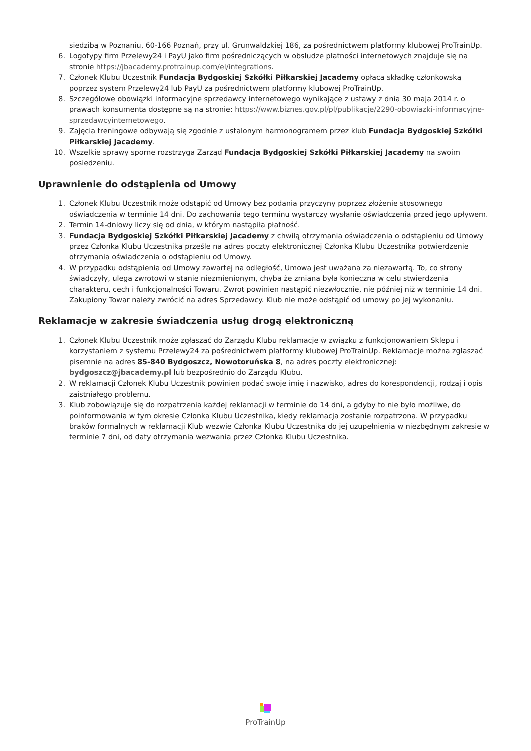siedzibą w Poznaniu, 60-166 Poznań, przy ul. Grunwaldzkiej 186, za pośrednictwem platformy klubowej ProTrainUp.
6. Logotypy firm Przelewy24 i PayU jako firm pośredniczących w obsłudze płatności internetowych znajduje się na stronie https://jbacademy.protrainup.com/el/integrations.
7. Członek Klubu Uczestnik Fundacja Bydgoskiej Szkółki Piłkarskiej Jacademy opłaca składkę członkowską poprzez system Przelewy24 lub PayU za pośrednictwem platformy klubowej ProTrainUp.
8. Szczegółowe obowiązki informacyjne sprzedawcy internetowego wynikające z ustawy z dnia 30 maja 2014 r. o prawach konsumenta dostępne są na stronie: https://www.biznes.gov.pl/pl/publikacje/2290-obowiazki-informacyjne-sprzedawcyinternetowego.
9. Zajęcia treningowe odbywają się zgodnie z ustalonym harmonogramem przez klub Fundacja Bydgoskiej Szkółki Piłkarskiej Jacademy.
10. Wszelkie sprawy sporne rozstrzyga Zarząd Fundacja Bydgoskiej Szkółki Piłkarskiej Jacademy na swoim posiedzeniu.
Uprawnienie do odstąpienia od Umowy
1. Członek Klubu Uczestnik może odstąpić od Umowy bez podania przyczyny poprzez złożenie stosownego oświadczenia w terminie 14 dni. Do zachowania tego terminu wystarczy wysłanie oświadczenia przed jego upływem.
2. Termin 14-dniowy liczy się od dnia, w którym nastąpiła płatność.
3. Fundacja Bydgoskiej Szkółki Piłkarskiej Jacademy z chwilą otrzymania oświadczenia o odstąpieniu od Umowy przez Członka Klubu Uczestnika prześle na adres poczty elektronicznej Członka Klubu Uczestnika potwierdzenie otrzymania oświadczenia o odstąpieniu od Umowy.
4. W przypadku odstąpienia od Umowy zawartej na odległość, Umowa jest uważana za niezawartą. To, co strony świadczyły, ulega zwrotowi w stanie niezmienionym, chyba że zmiana była konieczna w celu stwierdzenia charakteru, cech i funkcjonalności Towaru. Zwrot powinien nastąpić niezwłocznie, nie później niż w terminie 14 dni. Zakupiony Towar należy zwrócić na adres Sprzedawcy. Klub nie może odstąpić od umowy po jej wykonaniu.
Reklamacje w zakresie świadczenia usług drogą elektroniczną
1. Członek Klubu Uczestnik może zgłaszać do Zarządu Klubu reklamacje w związku z funkcjonowaniem Sklepu i korzystaniem z systemu Przelewy24 za pośrednictwem platformy klubowej ProTrainUp. Reklamacje można zgłaszać pisemnie na adres 85-840 Bydgoszcz, Nowotoruńska 8, na adres poczty elektronicznej: bydgoszcz@jbacademy.pl lub bezpośrednio do Zarządu Klubu.
2. W reklamacji Członek Klubu Uczestnik powinien podać swoje imię i nazwisko, adres do korespondencji, rodzaj i opis zaistniałego problemu.
3. Klub zobowiązuje się do rozpatrzenia każdej reklamacji w terminie do 14 dni, a gdyby to nie było możliwe, do poinformowania w tym okresie Członka Klubu Uczestnika, kiedy reklamacja zostanie rozpatrzona. W przypadku braków formalnych w reklamacji Klub wezwie Członka Klubu Uczestnika do jej uzupełnienia w niezbędnym zakresie w terminie 7 dni, od daty otrzymania wezwania przez Członka Klubu Uczestnika.
ProTrainUp